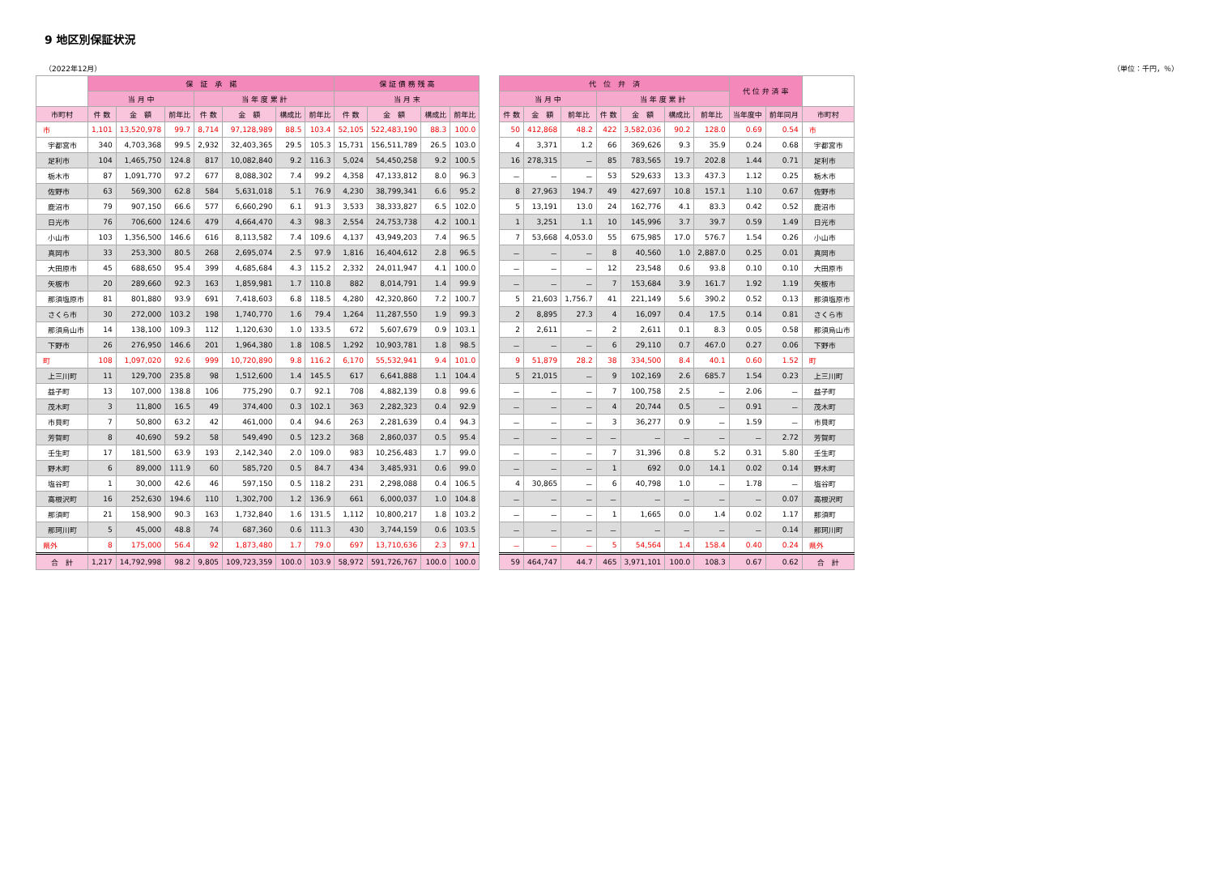9 地区別保証状況
（2022年12月） （単位：千円，％）
| | 保 証 承 諾 | | | | | | | 保 証 債 務 残 高 | | | |
| --- | --- | --- | --- | --- | --- | --- | --- | --- | --- | --- | --- |
| | 当 月 中 | | | 当 年 度 累 計 | | | | 当 月 末 | | | |
| 市町村 | 件 数 | 金 額 | 前年比 | 件 数 | 金 額 | 構成比 | 前年比 | 件 数 | 金 額 | 構成比 | 前年比 |
| 市 | 1,101 | 13,520,978 | 99.7 | 8,714 | 97,128,989 | 88.5 | 103.4 | 52,105 | 522,483,190 | 88.3 | 100.0 |
| 宇都宮市 | 340 | 4,703,368 | 99.5 | 2,932 | 32,403,365 | 29.5 | 105.3 | 15,731 | 156,511,789 | 26.5 | 103.0 |
| 足利市 | 104 | 1,465,750 | 124.8 | 817 | 10,082,840 | 9.2 | 116.3 | 5,024 | 54,450,258 | 9.2 | 100.5 |
| 栃木市 | 87 | 1,091,770 | 97.2 | 677 | 8,088,302 | 7.4 | 99.2 | 4,358 | 47,133,812 | 8.0 | 96.3 |
| 佐野市 | 63 | 569,300 | 62.8 | 584 | 5,631,018 | 5.1 | 76.9 | 4,230 | 38,799,341 | 6.6 | 95.2 |
| 鹿沼市 | 79 | 907,150 | 66.6 | 577 | 6,660,290 | 6.1 | 91.3 | 3,533 | 38,333,827 | 6.5 | 102.0 |
| 日光市 | 76 | 706,600 | 124.6 | 479 | 4,664,470 | 4.3 | 98.3 | 2,554 | 24,753,738 | 4.2 | 100.1 |
| 小山市 | 103 | 1,356,500 | 146.6 | 616 | 8,113,582 | 7.4 | 109.6 | 4,137 | 43,949,203 | 7.4 | 96.5 |
| 真岡市 | 33 | 253,300 | 80.5 | 268 | 2,695,074 | 2.5 | 97.9 | 1,816 | 16,404,612 | 2.8 | 96.5 |
| 大田原市 | 45 | 688,650 | 95.4 | 399 | 4,685,684 | 4.3 | 115.2 | 2,332 | 24,011,947 | 4.1 | 100.0 |
| 矢板市 | 20 | 289,660 | 92.3 | 163 | 1,859,981 | 1.7 | 110.8 | 882 | 8,014,791 | 1.4 | 99.9 |
| 那須塩原市 | 81 | 801,880 | 93.9 | 691 | 7,418,603 | 6.8 | 118.5 | 4,280 | 42,320,860 | 7.2 | 100.7 |
| さくら市 | 30 | 272,000 | 103.2 | 198 | 1,740,770 | 1.6 | 79.4 | 1,264 | 11,287,550 | 1.9 | 99.3 |
| 那須烏山市 | 14 | 138,100 | 109.3 | 112 | 1,120,630 | 1.0 | 133.5 | 672 | 5,607,679 | 0.9 | 103.1 |
| 下野市 | 26 | 276,950 | 146.6 | 201 | 1,964,380 | 1.8 | 108.5 | 1,292 | 10,903,781 | 1.8 | 98.5 |
| 町 | 108 | 1,097,020 | 92.6 | 999 | 10,720,890 | 9.8 | 116.2 | 6,170 | 55,532,941 | 9.4 | 101.0 |
| 上三川町 | 11 | 129,700 | 235.8 | 98 | 1,512,600 | 1.4 | 145.5 | 617 | 6,641,888 | 1.1 | 104.4 |
| 益子町 | 13 | 107,000 | 138.8 | 106 | 775,290 | 0.7 | 92.1 | 708 | 4,882,139 | 0.8 | 99.6 |
| 茂木町 | 3 | 11,800 | 16.5 | 49 | 374,400 | 0.3 | 102.1 | 363 | 2,282,323 | 0.4 | 92.9 |
| 市貝町 | 7 | 50,800 | 63.2 | 42 | 461,000 | 0.4 | 94.6 | 263 | 2,281,639 | 0.4 | 94.3 |
| 芳賀町 | 8 | 40,690 | 59.2 | 58 | 549,490 | 0.5 | 123.2 | 368 | 2,860,037 | 0.5 | 95.4 |
| 壬生町 | 17 | 181,500 | 63.9 | 193 | 2,142,340 | 2.0 | 109.0 | 983 | 10,256,483 | 1.7 | 99.0 |
| 野木町 | 6 | 89,000 | 111.9 | 60 | 585,720 | 0.5 | 84.7 | 434 | 3,485,931 | 0.6 | 99.0 |
| 塩谷町 | 1 | 30,000 | 42.6 | 46 | 597,150 | 0.5 | 118.2 | 231 | 2,298,088 | 0.4 | 106.5 |
| 高根沢町 | 16 | 252,630 | 194.6 | 110 | 1,302,700 | 1.2 | 136.9 | 661 | 6,000,037 | 1.0 | 104.8 |
| 那須町 | 21 | 158,900 | 90.3 | 163 | 1,732,840 | 1.6 | 131.5 | 1,112 | 10,800,217 | 1.8 | 103.2 |
| 那珂川町 | 5 | 45,000 | 48.8 | 74 | 687,360 | 0.6 | 111.3 | 430 | 3,744,159 | 0.6 | 103.5 |
| 県外 | 8 | 175,000 | 56.4 | 92 | 1,873,480 | 1.7 | 79.0 | 697 | 13,710,636 | 2.3 | 97.1 |
| 合 計 | 1,217 | 14,792,998 | 98.2 | 9,805 | 109,723,359 | 100.0 | 103.9 | 58,972 | 591,726,767 | 100.0 | 100.0 |
| 代 位 弁 済 | | | | | | | 代 位 弁 済 率 | | |
| --- | --- | --- | --- | --- | --- | --- | --- | --- | --- |
| 当 月 中 | | | 当 年 度 累 計 | | | | | | |
| 件 数 | 金 額 | 前年比 | 件 数 | 金 額 | 構成比 | 前年比 | 当年度中 | 前年同月 | 市町村 |
| 50 | 412,868 | 48.2 | 422 | 3,582,036 | 90.2 | 128.0 | 0.69 | 0.54 | 市 |
| 4 | 3,371 | 1.2 | 66 | 369,626 | 9.3 | 35.9 | 0.24 | 0.68 | 宇都宮市 |
| 16 | 278,315 | － | 85 | 783,565 | 19.7 | 202.8 | 1.44 | 0.71 | 足利市 |
| － | － | － | 53 | 529,633 | 13.3 | 437.3 | 1.12 | 0.25 | 栃木市 |
| 8 | 27,963 | 194.7 | 49 | 427,697 | 10.8 | 157.1 | 1.10 | 0.67 | 佐野市 |
| 5 | 13,191 | 13.0 | 24 | 162,776 | 4.1 | 83.3 | 0.42 | 0.52 | 鹿沼市 |
| 1 | 3,251 | 1.1 | 10 | 145,996 | 3.7 | 39.7 | 0.59 | 1.49 | 日光市 |
| 7 | 53,668 | 4,053.0 | 55 | 675,985 | 17.0 | 576.7 | 1.54 | 0.26 | 小山市 |
| － | － | － | 8 | 40,560 | 1.0 | 2,887.0 | 0.25 | 0.01 | 真岡市 |
| － | － | － | 12 | 23,548 | 0.6 | 93.8 | 0.10 | 0.10 | 大田原市 |
| － | － | － | 7 | 153,684 | 3.9 | 161.7 | 1.92 | 1.19 | 矢板市 |
| 5 | 21,603 | 1,756.7 | 41 | 221,149 | 5.6 | 390.2 | 0.52 | 0.13 | 那須塩原市 |
| 2 | 8,895 | 27.3 | 4 | 16,097 | 0.4 | 17.5 | 0.14 | 0.81 | さくら市 |
| 2 | 2,611 | － | 2 | 2,611 | 0.1 | 8.3 | 0.05 | 0.58 | 那須烏山市 |
| － | － | － | 6 | 29,110 | 0.7 | 467.0 | 0.27 | 0.06 | 下野市 |
| 9 | 51,879 | 28.2 | 38 | 334,500 | 8.4 | 40.1 | 0.60 | 1.52 | 町 |
| 5 | 21,015 | － | 9 | 102,169 | 2.6 | 685.7 | 1.54 | 0.23 | 上三川町 |
| － | － | － | 7 | 100,758 | 2.5 | － | 2.06 | － | 益子町 |
| － | － | － | 4 | 20,744 | 0.5 | － | 0.91 | － | 茂木町 |
| － | － | － | 3 | 36,277 | 0.9 | － | 1.59 | － | 市貝町 |
| － | － | － | － | － | － | － | － | 2.72 | 芳賀町 |
| － | － | － | 7 | 31,396 | 0.8 | 5.2 | 0.31 | 5.80 | 壬生町 |
| － | － | － | 1 | 692 | 0.0 | 14.1 | 0.02 | 0.14 | 野木町 |
| 4 | 30,865 | － | 6 | 40,798 | 1.0 | － | 1.78 | － | 塩谷町 |
| － | － | － | － | － | － | － | － | 0.07 | 高根沢町 |
| － | － | － | 1 | 1,665 | 0.0 | 1.4 | 0.02 | 1.17 | 那須町 |
| － | － | － | － | － | － | － | － | 0.14 | 那珂川町 |
| － | － | － | 5 | 54,564 | 1.4 | 158.4 | 0.40 | 0.24 | 県外 |
| 59 | 464,747 | 44.7 | 465 | 3,971,101 | 100.0 | 108.3 | 0.67 | 0.62 | 合 計 |